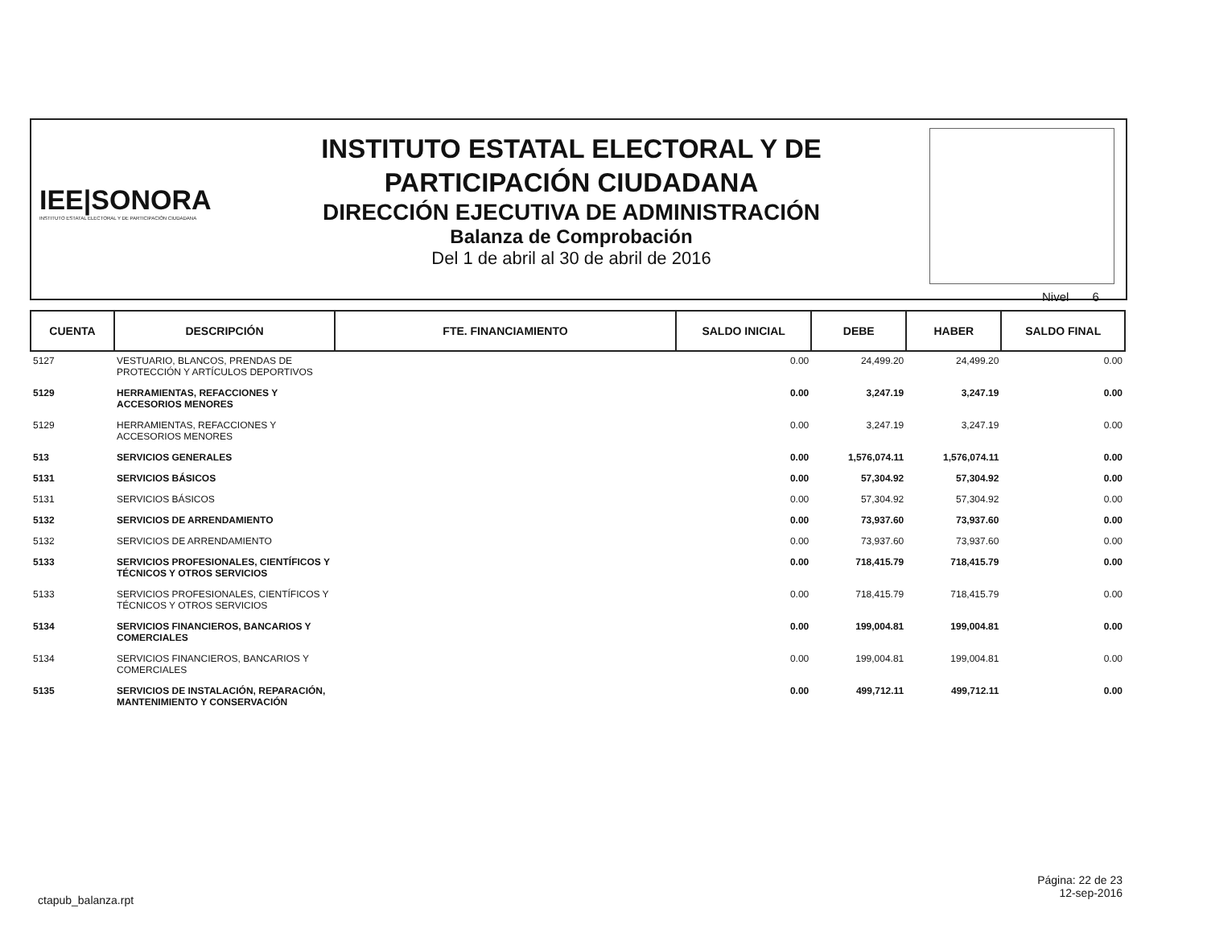IEE|SONORA
INSTITUTO ESTATAL ELECTORAL Y DE PARTICIPACIÓN CIUDADANA
INSTITUTO ESTATAL ELECTORAL Y DE
PARTICIPACIÓN CIUDADANA
DIRECCIÓN EJECUTIVA DE ADMINISTRACIÓN
Balanza de Comprobación
Del 1 de abril al 30 de abril de 2016
Nivel 6
| CUENTA | DESCRIPCIÓN | FTE. FINANCIAMIENTO | SALDO INICIAL | DEBE | HABER | SALDO FINAL |
| --- | --- | --- | --- | --- | --- | --- |
| 5127 | VESTUARIO, BLANCOS, PRENDAS DE PROTECCIÓN Y ARTÍCULOS DEPORTIVOS | | 0.00 | 24,499.20 | 24,499.20 | 0.00 |
| 5129 | HERRAMIENTAS, REFACCIONES Y ACCESORIOS MENORES | | 0.00 | 3,247.19 | 3,247.19 | 0.00 |
| 5129 | HERRAMIENTAS, REFACCIONES Y ACCESORIOS MENORES | | 0.00 | 3,247.19 | 3,247.19 | 0.00 |
| 513 | SERVICIOS GENERALES | | 0.00 | 1,576,074.11 | 1,576,074.11 | 0.00 |
| 5131 | SERVICIOS BÁSICOS | | 0.00 | 57,304.92 | 57,304.92 | 0.00 |
| 5131 | SERVICIOS BÁSICOS | | 0.00 | 57,304.92 | 57,304.92 | 0.00 |
| 5132 | SERVICIOS DE ARRENDAMIENTO | | 0.00 | 73,937.60 | 73,937.60 | 0.00 |
| 5132 | SERVICIOS DE ARRENDAMIENTO | | 0.00 | 73,937.60 | 73,937.60 | 0.00 |
| 5133 | SERVICIOS PROFESIONALES, CIENTÍFICOS Y TÉCNICOS Y OTROS SERVICIOS | | 0.00 | 718,415.79 | 718,415.79 | 0.00 |
| 5133 | SERVICIOS PROFESIONALES, CIENTÍFICOS Y TÉCNICOS Y OTROS SERVICIOS | | 0.00 | 718,415.79 | 718,415.79 | 0.00 |
| 5134 | SERVICIOS FINANCIEROS, BANCARIOS Y COMERCIALES | | 0.00 | 199,004.81 | 199,004.81 | 0.00 |
| 5134 | SERVICIOS FINANCIEROS, BANCARIOS Y COMERCIALES | | 0.00 | 199,004.81 | 199,004.81 | 0.00 |
| 5135 | SERVICIOS DE INSTALACIÓN, REPARACIÓN, MANTENIMIENTO Y CONSERVACIÓN | | 0.00 | 499,712.11 | 499,712.11 | 0.00 |
ctapub_balanza.rpt
Página: 22 de 23
12-sep-2016